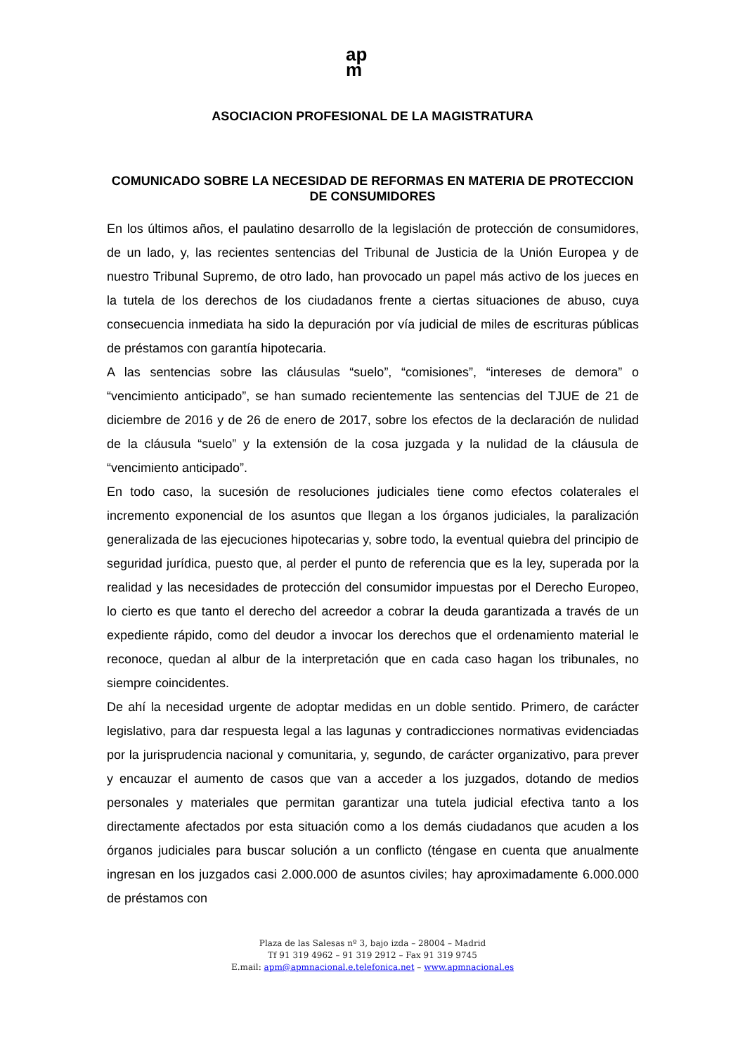ap
m
ASOCIACION PROFESIONAL DE LA MAGISTRATURA
COMUNICADO SOBRE LA NECESIDAD DE REFORMAS EN MATERIA DE PROTECCION DE CONSUMIDORES
En los últimos años, el paulatino desarrollo de la legislación de protección de consumidores, de un lado, y, las recientes sentencias del Tribunal de Justicia de la Unión Europea y de nuestro Tribunal Supremo, de otro lado, han provocado un papel más activo de los jueces en la tutela de los derechos de los ciudadanos frente a ciertas situaciones de abuso, cuya consecuencia inmediata ha sido la depuración por vía judicial de miles de escrituras públicas de préstamos con garantía hipotecaria.
A las sentencias sobre las cláusulas “suelo”, “comisiones”, “intereses de demora” o “vencimiento anticipado”, se han sumado recientemente las sentencias del TJUE de 21 de diciembre de 2016 y de 26 de enero de 2017, sobre los efectos de la declaración de nulidad de la cláusula “suelo” y la extensión de la cosa juzgada y la nulidad de la cláusula de “vencimiento anticipado”.
En todo caso, la sucesión de resoluciones judiciales tiene como efectos colaterales el incremento exponencial de los asuntos que llegan a los órganos judiciales, la paralización generalizada de las ejecuciones hipotecarias y, sobre todo, la eventual quiebra del principio de seguridad jurídica, puesto que, al perder el punto de referencia que es la ley, superada por la realidad y las necesidades de protección del consumidor impuestas por el Derecho Europeo, lo cierto es que tanto el derecho del acreedor a cobrar la deuda garantizada a través de un expediente rápido, como del deudor a invocar los derechos que el ordenamiento material le reconoce, quedan al albur de la interpretación que en cada caso hagan los tribunales, no siempre coincidentes.
De ahí la necesidad urgente de adoptar medidas en un doble sentido. Primero, de carácter legislativo, para dar respuesta legal a las lagunas y contradicciones normativas evidenciadas por la jurisprudencia nacional y comunitaria, y, segundo, de carácter organizativo, para prever y encauzar el aumento de casos que van a acceder a los juzgados, dotando de medios personales y materiales que permitan garantizar una tutela judicial efectiva tanto a los directamente afectados por esta situación como a los demás ciudadanos que acuden a los órganos judiciales para buscar solución a un conflicto (téngase en cuenta que anualmente ingresan en los juzgados casi 2.000.000 de asuntos civiles; hay aproximadamente 6.000.000 de préstamos con
Plaza de las Salesas nº 3, bajo izda – 28004 – Madrid
Tf 91 319 4962 – 91 319 2912 – Fax 91 319 9745
E.mail: apm@apmnacional.e.telefonica.net – www.apmnacional.es